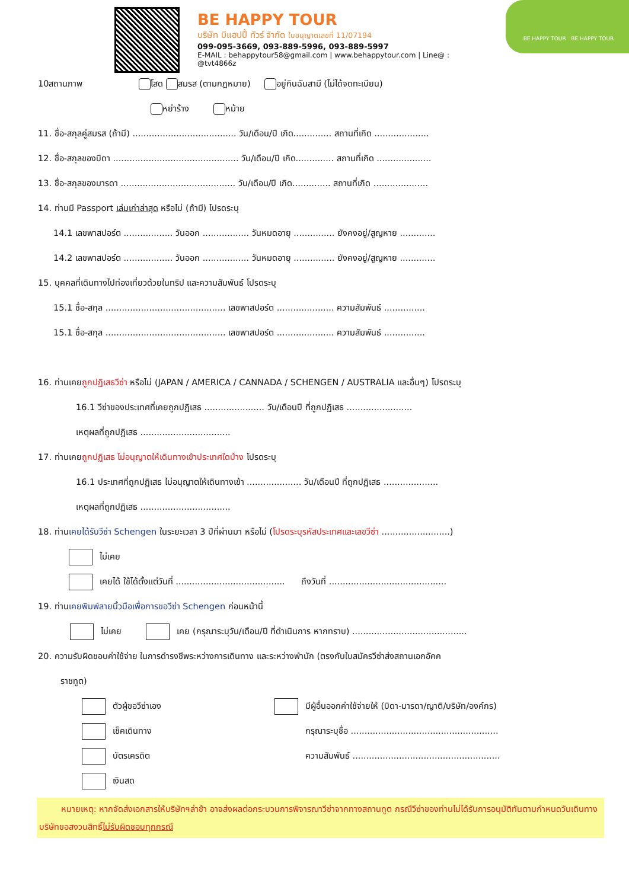BE HAPPY TOUR
บริษัท บีแฮปปี้ ทัวร์ จำกัด ใบอนุญาตเลขที่ 11/07194
099-095-3669, 093-889-5996, 093-889-5997
E-MAIL : behappytour58@gmail.com | www.behappytour.com | Line@ : @tvt4866z
BE HAPPY TOUR BE HAPPY TOUR
10สถานภาพ โสด สมรส (ตามกฎหมาย) อยู่กินฉันสามี (ไม่ได้จดทะเบียน)
หย่าร้าง หม้าย
11. ชื่อ-สกุลคู่สมรส (ถ้ามี) ...................................... วัน/เดือน/ปี เกิด.............. สถานที่เกิด ....................
12. ชื่อ-สกุลของบิดา .............................................. วัน/เดือน/ปี เกิด.............. สถานที่เกิด ....................
13. ชื่อ-สกุลของมารดา .......................................... วัน/เดือน/ปี เกิด.............. สถานที่เกิด ....................
14. ท่านมี Passport เล่มเก่าล่าสุด หรือไม่ (ถ้ามี) โปรดระบุ
14.1 เลขพาสปอร์ต .................. วันออก ................. วันหมดอายุ ............... ยังคงอยู่/สูญหาย .............
14.2 เลขพาสปอร์ต .................. วันออก ................. วันหมดอายุ ............... ยังคงอยู่/สูญหาย .............
15. บุคคลที่เดินทางไปท่องเที่ยวด้วยในทริป และความสัมพันธ์ โปรดระบุ
15.1 ชื่อ-สกุล ............................................ เลขพาสปอร์ต ..................... ความสัมพันธ์ ...............
15.1 ชื่อ-สกุล ............................................ เลขพาสปอร์ต ..................... ความสัมพันธ์ ...............
16. ท่านเคยถูกปฏิเสธวีซ่า หรือไม่ (JAPAN / AMERICA / CANNADA / SCHENGEN / AUSTRALIA และอื่นๆ) โปรดระบุ
16.1 วีซ่าของประเทศที่เคยถูกปฏิเสธ ...................... วัน/เดือนปี ที่ถูกปฏิเสธ ........................
เหตุผลที่ถูกปฏิเสธ .................................
17. ท่านเคยถูกปฏิเสธ ไม่อนุญาตให้เดินทางเข้าประเทศใดบ้าง โปรดระบุ
16.1 ประเทศที่ถูกปฏิเสธ ไม่อนุญาตให้เดินทางเข้า .................... วัน/เดือนปี ที่ถูกปฏิเสธ ....................
เหตุผลที่ถูกปฏิเสธ .................................
18. ท่านเคยได้รับวีซ่า Schengen ในระยะเวลา 3 ปีที่ผ่านมา หรือไม่ (โปรดระบุรหัสประเทศและเลขวีซ่า .........................)
ไม่เคย
เคยได้ ใช้ได้ตั้งแต่วันที่ ........................................ ถึงวันที่ ...........................................
19. ท่านเคยพิมพ์ลายนิ้วมือเพื่อการขอวีซ่า Schengen ก่อนหน้านี้
ไม่เคย เคย (กรุณาระบุวัน/เดือน/ปี ที่ดำเนินการ หากทราบ) ..........................................
20. ความรับผิดชอบค่าใช้จ่าย ในการดำรงชีพระหว่างการเดินทาง และระหว่างพำนัก (ตรงกับใบสมัครวีซ่าส่งสถานเอกอัคค
ราชทูต)
ตัวผู้ขอวีซ่าเอง
เช็คเดินทาง
บัตรเครดิต
เงินสด
มีผู้อื่นออกค่าใช้จ่ายให้ (บิดา-มารดา/ญาติ/บริษัท/องค์กร)
กรุณาระบุชื่อ ......................................................
ความสัมพันธ์ ......................................................
หมายเหตุ: หากจัดส่งเอกสารให้บริษัทฯล่าช้า อาจส่งผลต่อกระบวนการพิจารณาวีซ่าจากทางสถานทูต กรณีวีซ่าของท่านไม่ได้รับการอนุมัติทันตามกำหนดวันเดินทาง บริษัทขอสงวนสิทธิ์ไม่รับผิดชอบทุกกรณี